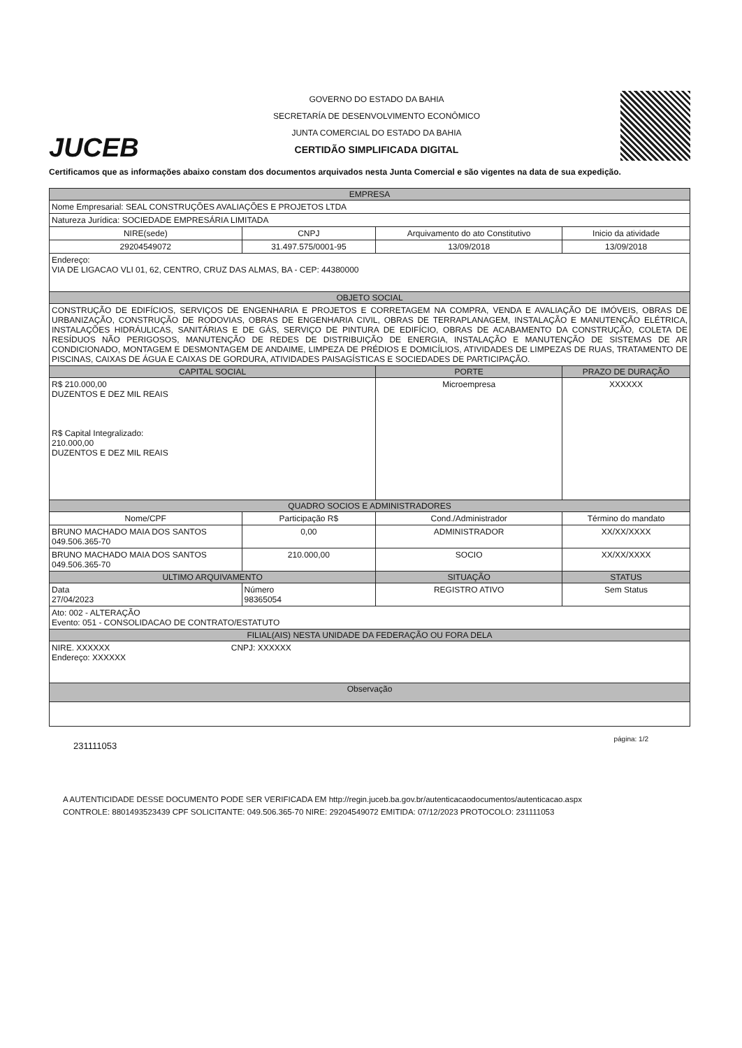JUCEB
GOVERNO DO ESTADO DA BAHIA
SECRETARÍA DE DESENVOLVIMENTO ECONÔMICO
JUNTA COMERCIAL DO ESTADO DA BAHIA
CERTIDÃO SIMPLIFICADA DIGITAL
Certificamos que as informações abaixo constam dos documentos arquivados nesta Junta Comercial e são vigentes na data de sua expedição.
| EMPRESA | | | |
| --- | --- | --- | --- |
| Nome Empresarial: SEAL CONSTRUÇÕES AVALIAÇÕES E PROJETOS LTDA | | | |
| Natureza Jurídica: SOCIEDADE EMPRESÁRIA LIMITADA | | | |
| NIRE(sede) | CNPJ | Arquivamento do ato Constitutivo | Inicio da atividade |
| 29204549072 | 31.497.575/0001-95 | 13/09/2018 | 13/09/2018 |
| Endereço: VIA DE LIGACAO VLI 01, 62, CENTRO, CRUZ DAS ALMAS, BA - CEP: 44380000 | | | |
| OBJETO SOCIAL | | | |
| CONSTRUÇÃO DE EDIFÍCIOS, SERVIÇOS DE ENGENHARIA E PROJETOS E CORRETAGEM NA COMPRA, VENDA E AVALIAÇÃO DE IMÓVEIS, OBRAS DE URBANIZAÇÃO, CONSTRUÇÃO DE RODOVIAS, OBRAS DE ENGENHARIA CIVIL, OBRAS DE TERRAPLANAGEM, INSTALAÇÃO E MANUTENÇÃO ELÉTRICA, INSTALAÇÕES HIDRÁULICAS, SANITÁRIAS E DE GÁS, SERVIÇO DE PINTURA DE EDIFÍCIO, OBRAS DE ACABAMENTO DA CONSTRUÇÃO, COLETA DE RESÍDUOS NÃO PERIGOSOS, MANUTENÇÃO DE REDES DE DISTRIBUIÇÃO DE ENERGIA, INSTALAÇÃO E MANUTENÇÃO DE SISTEMAS DE AR CONDICIONADO, MONTAGEM E DESMONTAGEM DE ANDAIME, LIMPEZA DE PRÉDIOS E DOMICÍLIOS, ATIVIDADES DE LIMPEZAS DE RUAS, TRATAMENTO DE PISCINAS, CAIXAS DE ÁGUA E CAIXAS DE GORDURA, ATIVIDADES PAISAGÍSTICAS E SOCIEDADES DE PARTICIPAÇÃO. | | | |
| CAPITAL SOCIAL | | PORTE | PRAZO DE DURAÇÃO |
| R$ 210.000,00 DUZENTOS E DEZ MIL REAIS R$ Capital Integralizado: 210.000,00 DUZENTOS E DEZ MIL REAIS | | Microempresa | XXXXXX |
| QUADRO SOCIOS E ADMINISTRADORES | | | |
| Nome/CPF | Participação R$ | Cond./Administrador | Término do mandato |
| BRUNO MACHADO MAIA DOS SANTOS 049.506.365-70 | 0,00 | ADMINISTRADOR | XX/XX/XXXX |
| BRUNO MACHADO MAIA DOS SANTOS 049.506.365-70 | 210.000,00 | SOCIO | XX/XX/XXXX |
| ULTIMO ARQUIVAMENTO | | SITUAÇÃO | STATUS |
| Data 27/04/2023 | Número 98365054 | REGISTRO ATIVO | Sem Status |
| Ato: 002 - ALTERAÇÃO Evento: 051 - CONSOLIDACAO DE CONTRATO/ESTATUTO | | | |
| FILIAL(AIS) NESTA UNIDADE DA FEDERAÇÃO OU FORA DELA | | | |
| NIRE. XXXXXX CNPJ: XXXXXX Endereço: XXXXXX | | | |
| Observação | | | |
231111053 página: 1/2
A AUTENTICIDADE DESSE DOCUMENTO PODE SER VERIFICADA EM http://regin.juceb.ba.gov.br/autenticacaodocumentos/autenticacao.aspx
CONTROLE: 8801493523439 CPF SOLICITANTE: 049.506.365-70 NIRE: 29204549072 EMITIDA: 07/12/2023 PROTOCOLO: 231111053